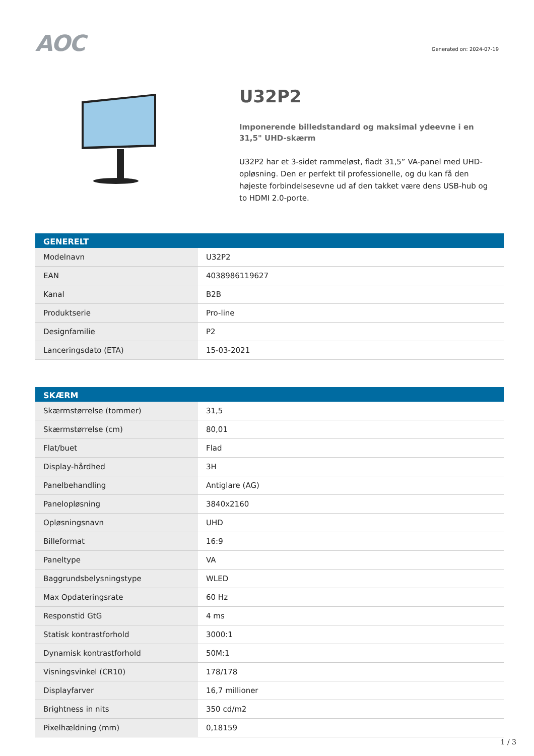AOC
Generated on: 2024-07-19
U32P2
Imponerende billedstandard og maksimal ydeevne i en 31,5" UHD-skærm
U32P2 har et 3-sidet rammeløst, fladt 31,5” VA-panel med UHD-opløsning. Den er perfekt til professionelle, og du kan få den højeste forbindelsesevne ud af den takket være dens USB-hub og to HDMI 2.0-porte.
| GENERELT | |
| --- | --- |
| Modelnavn | U32P2 |
| EAN | 4038986119627 |
| Kanal | B2B |
| Produktserie | Pro-line |
| Designfamilie | P2 |
| Lanceringsdato (ETA) | 15-03-2021 |
| SKÆRM | |
| --- | --- |
| Skærmstørrelse (tommer) | 31,5 |
| Skærmstørrelse (cm) | 80,01 |
| Flat/buet | Flad |
| Display-hårdhed | 3H |
| Panelbehandling | Antiglare (AG) |
| Panelopløsning | 3840x2160 |
| Opløsningsnavn | UHD |
| Billeformat | 16:9 |
| Paneltype | VA |
| Baggrundsbelysningstype | WLED |
| Max Opdateringsrate | 60 Hz |
| Responstid GtG | 4 ms |
| Statisk kontrastforhold | 3000:1 |
| Dynamisk kontrastforhold | 50M:1 |
| Visningsvinkel (CR10) | 178/178 |
| Displayfarver | 16,7 millioner |
| Brightness in nits | 350 cd/m2 |
| Pixelhældning (mm) | 0,18159 |
1 / 3